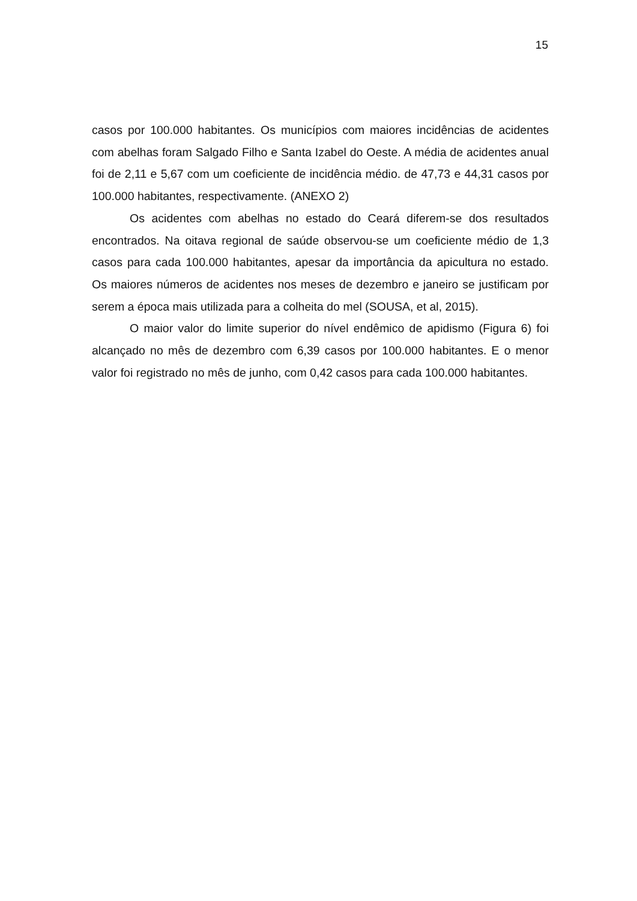15
casos por 100.000 habitantes. Os municípios com maiores incidências de acidentes com abelhas foram Salgado Filho e Santa Izabel do Oeste. A média de acidentes anual foi de 2,11 e 5,67 com um coeficiente de incidência médio. de 47,73 e 44,31 casos por 100.000 habitantes, respectivamente. (ANEXO 2)
Os acidentes com abelhas no estado do Ceará diferem-se dos resultados encontrados. Na oitava regional de saúde observou-se um coeficiente médio de 1,3 casos para cada 100.000 habitantes, apesar da importância da apicultura no estado. Os maiores números de acidentes nos meses de dezembro e janeiro se justificam por serem a época mais utilizada para a colheita do mel (SOUSA, et al, 2015).
O maior valor do limite superior do nível endêmico de apidismo (Figura 6) foi alcançado no mês de dezembro com 6,39 casos por 100.000 habitantes. E o menor valor foi registrado no mês de junho, com 0,42 casos para cada 100.000 habitantes.